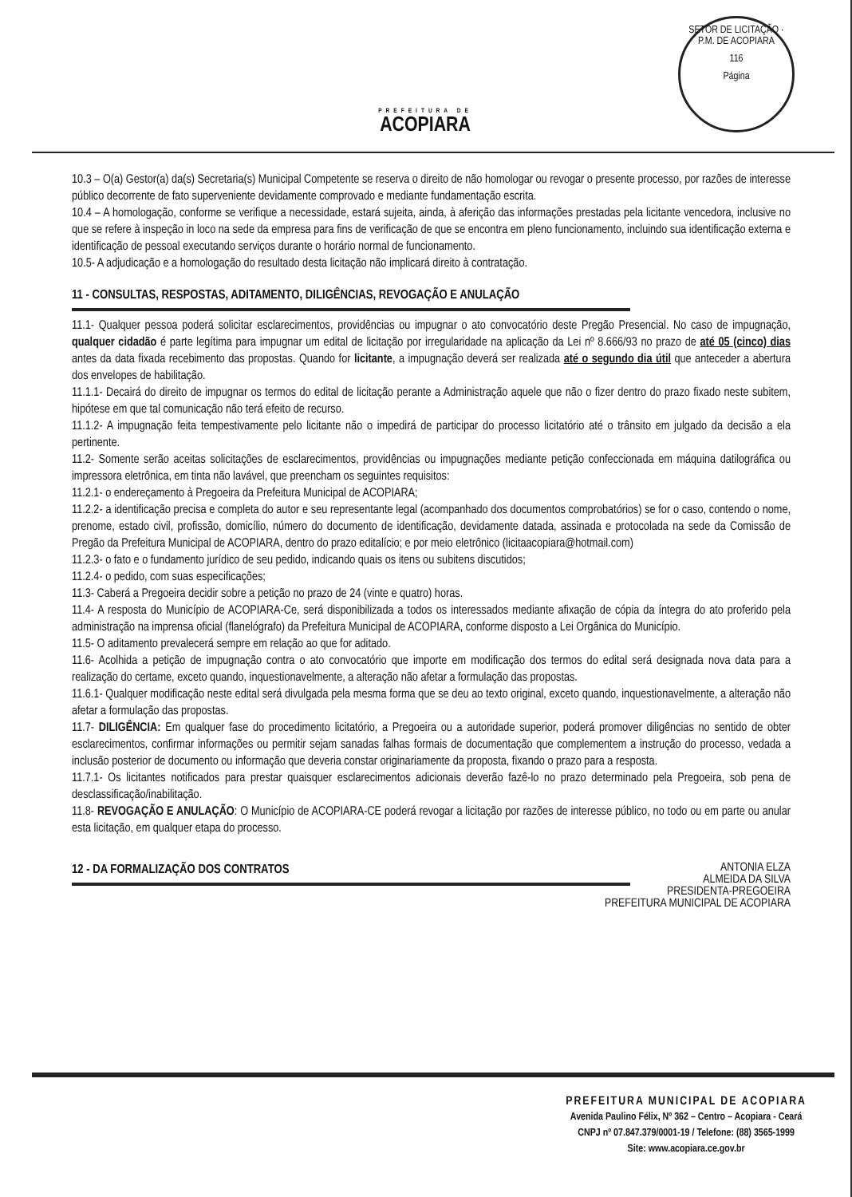PREFEITURA DE
ACOPIARA
SETOR DE LICITAÇÃO · P.M. DE ACOPIARA
116
Página
10.3 – O(a) Gestor(a) da(s) Secretaria(s) Municipal Competente se reserva o direito de não homologar ou revogar o presente processo, por razões de interesse público decorrente de fato superveniente devidamente comprovado e mediante fundamentação escrita.
10.4 – A homologação, conforme se verifique a necessidade, estará sujeita, ainda, à aferição das informações prestadas pela licitante vencedora, inclusive no que se refere à inspeção in loco na sede da empresa para fins de verificação de que se encontra em pleno funcionamento, incluindo sua identificação externa e identificação de pessoal executando serviços durante o horário normal de funcionamento.
10.5- A adjudicação e a homologação do resultado desta licitação não implicará direito à contratação.
11 - CONSULTAS, RESPOSTAS, ADITAMENTO, DILIGÊNCIAS, REVOGAÇÃO E ANULAÇÃO
11.1- Qualquer pessoa poderá solicitar esclarecimentos, providências ou impugnar o ato convocatório deste Pregão Presencial. No caso de impugnação, qualquer cidadão é parte legítima para impugnar um edital de licitação por irregularidade na aplicação da Lei nº 8.666/93 no prazo de até 05 (cinco) dias antes da data fixada recebimento das propostas. Quando for licitante, a impugnação deverá ser realizada até o segundo dia útil que anteceder a abertura dos envelopes de habilitação.
11.1.1- Decairá do direito de impugnar os termos do edital de licitação perante a Administração aquele que não o fizer dentro do prazo fixado neste subitem, hipótese em que tal comunicação não terá efeito de recurso.
11.1.2- A impugnação feita tempestivamente pelo licitante não o impedirá de participar do processo licitatório até o trânsito em julgado da decisão a ela pertinente.
11.2- Somente serão aceitas solicitações de esclarecimentos, providências ou impugnações mediante petição confeccionada em máquina datilográfica ou impressora eletrônica, em tinta não lavável, que preencham os seguintes requisitos:
11.2.1- o endereçamento à Pregoeira da Prefeitura Municipal de ACOPIARA;
11.2.2- a identificação precisa e completa do autor e seu representante legal (acompanhado dos documentos comprobatórios) se for o caso, contendo o nome, prenome, estado civil, profissão, domicílio, número do documento de identificação, devidamente datada, assinada e protocolada na sede da Comissão de Pregão da Prefeitura Municipal de ACOPIARA, dentro do prazo editalício; e por meio eletrônico (licitaacopiara@hotmail.com)
11.2.3- o fato e o fundamento jurídico de seu pedido, indicando quais os itens ou subitens discutidos;
11.2.4- o pedido, com suas especificações;
11.3- Caberá a Pregoeira decidir sobre a petição no prazo de 24 (vinte e quatro) horas.
11.4- A resposta do Município de ACOPIARA-Ce, será disponibilizada a todos os interessados mediante afixação de cópia da íntegra do ato proferido pela administração na imprensa oficial (flanelógrafo) da Prefeitura Municipal de ACOPIARA, conforme disposto a Lei Orgânica do Município.
11.5- O aditamento prevalecerá sempre em relação ao que for aditado.
11.6- Acolhida a petição de impugnação contra o ato convocatório que importe em modificação dos termos do edital será designada nova data para a realização do certame, exceto quando, inquestionavelmente, a alteração não afetar a formulação das propostas.
11.6.1- Qualquer modificação neste edital será divulgada pela mesma forma que se deu ao texto original, exceto quando, inquestionavelmente, a alteração não afetar a formulação das propostas.
11.7- DILIGÊNCIA: Em qualquer fase do procedimento licitatório, a Pregoeira ou a autoridade superior, poderá promover diligências no sentido de obter esclarecimentos, confirmar informações ou permitir sejam sanadas falhas formais de documentação que complementem a instrução do processo, vedada a inclusão posterior de documento ou informação que deveria constar originariamente da proposta, fixando o prazo para a resposta.
11.7.1- Os licitantes notificados para prestar quaisquer esclarecimentos adicionais deverão fazê-lo no prazo determinado pela Pregoeira, sob pena de desclassificação/inabilitação.
11.8- REVOGAÇÃO E ANULAÇÃO: O Município de ACOPIARA-CE poderá revogar a licitação por razões de interesse público, no todo ou em parte ou anular esta licitação, em qualquer etapa do processo.
12 - DA FORMALIZAÇÃO DOS CONTRATOS
ANTONIA ELZA
ALMEIDA DA SILVA
PRESIDENTA-PREGOEIRA
PREFEITURA MUNICIPAL DE ACOPIARA
PREFEITURA MUNICIPAL DE ACOPIARA
Avenida Paulino Félix, Nº 362 – Centro – Acopiara - Ceará
CNPJ nº 07.847.379/0001-19 / Telefone: (88) 3565-1999
Site: www.acopiara.ce.gov.br